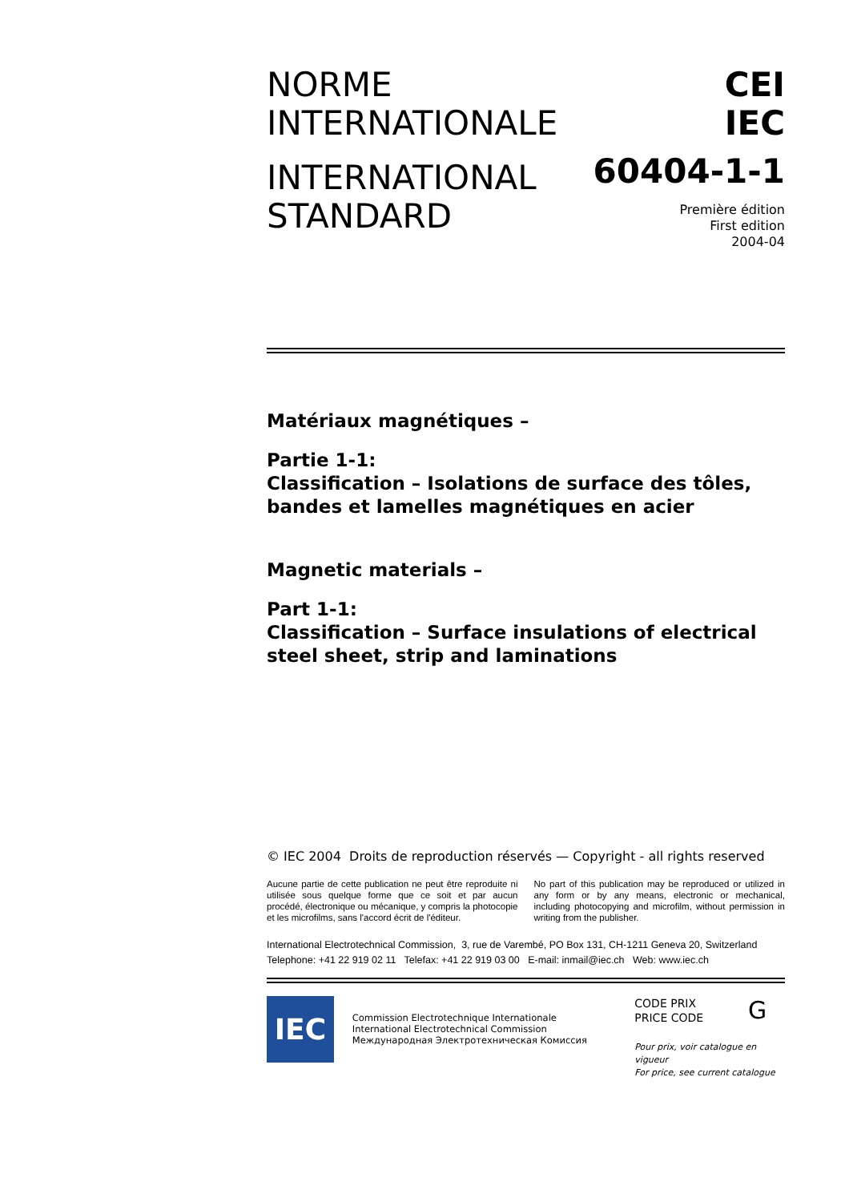NORME
INTERNATIONALE
INTERNATIONAL
STANDARD
CEI
IEC
60404-1-1
Première édition
First edition
2004-04
Matériaux magnétiques –
Partie 1-1:
Classification – Isolations de surface des tôles, bandes et lamelles magnétiques en acier
Magnetic materials –
Part 1-1:
Classification – Surface insulations of electrical steel sheet, strip and laminations
© IEC 2004 Droits de reproduction réservés — Copyright - all rights reserved
Aucune partie de cette publication ne peut être reproduite ni utilisée sous quelque forme que ce soit et par aucun procédé, électronique ou mécanique, y compris la photocopie et les microfilms, sans l'accord écrit de l'éditeur.
No part of this publication may be reproduced or utilized in any form or by any means, electronic or mechanical, including photocopying and microfilm, without permission in writing from the publisher.
International Electrotechnical Commission, 3, rue de Varembé, PO Box 131, CH-1211 Geneva 20, Switzerland
Telephone: +41 22 919 02 11 Telefax: +41 22 919 03 00 E-mail: inmail@iec.ch Web: www.iec.ch
IEC
Commission Electrotechnique Internationale
International Electrotechnical Commission
Международная Электротехническая Комиссия
CODE PRIX
PRICE CODE
G
Pour prix, voir catalogue en vigueur
For price, see current catalogue